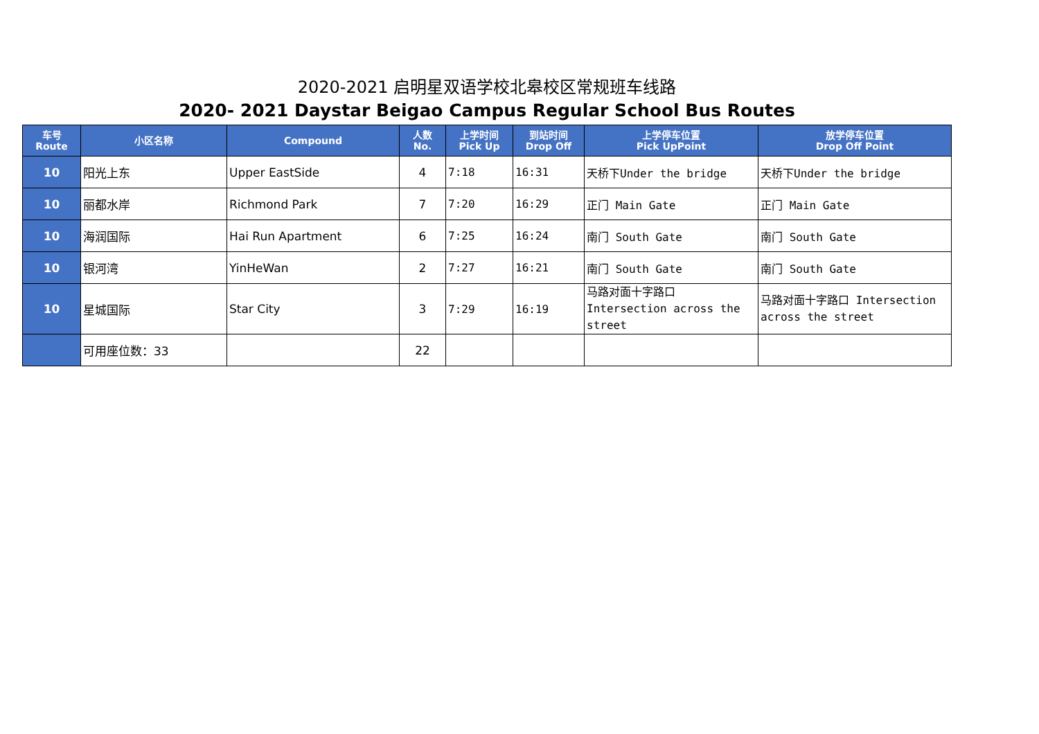2020-2021 启明星双语学校北皋校区常规班车线路
2020- 2021 Daystar Beigao Campus Regular School Bus Routes
| 车号 Route | 小区名称 | Compound | 人数 No. | 上学时间 Pick Up | 到站时间 Drop Off | 上学停车位置 Pick UpPoint | 放学停车位置 Drop Off Point |
| --- | --- | --- | --- | --- | --- | --- | --- |
| 10 | 阳光上东 | Upper EastSide | 4 | 7:18 | 16:31 | 天桥下Under the bridge | 天桥下Under the bridge |
| 10 | 丽都水岸 | Richmond Park | 7 | 7:20 | 16:29 | 正门 Main Gate | 正门 Main Gate |
| 10 | 海润国际 | Hai Run Apartment | 6 | 7:25 | 16:24 | 南门 South Gate | 南门 South Gate |
| 10 | 银河湾 | YinHeWan | 2 | 7:27 | 16:21 | 南门 South Gate | 南门 South Gate |
| 10 | 星城国际 | Star City | 3 | 7:29 | 16:19 | 马路对面十字路口 Intersection across the street | 马路对面十字路口 Intersection across the street |
| | 可用座位数：33 | | 22 | | | | |